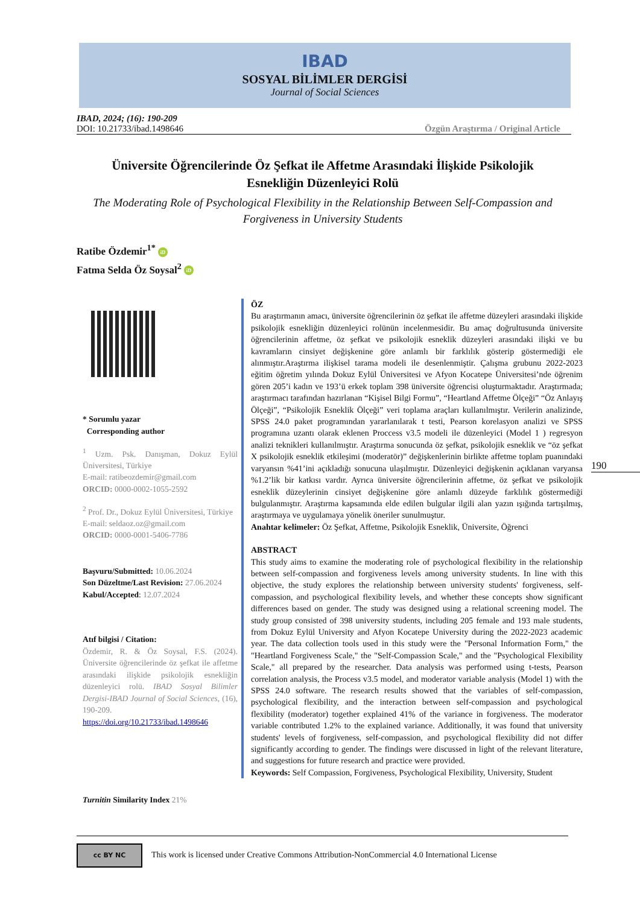IBAD
SOSYAL BİLİMLER DERGİSİ
Journal of Social Sciences
IBAD, 2024; (16): 190-209
DOI: 10.21733/ibad.1498646 Özgün Araştırma / Original Article
Üniversite Öğrencilerinde Öz Şefkat ile Affetme Arasındaki İlişkide Psikolojik Esnekliğin Düzenleyici Rolü
The Moderating Role of Psychological Flexibility in the Relationship Between Self-Compassion and Forgiveness in University Students
Ratibe Özdemir<sup>1*</sup> iD
Fatma Selda Öz Soysal<sup>2</sup> iD
* Sorumlu yazar
Corresponding author
<sup>1</sup> Uzm. Psk. Danışman, Dokuz Eylül Üniversitesi, Türkiye
E-mail: ratibeozdemir@gmail.com
ORCID: 0000-0002-1055-2592
<sup>2</sup> Prof. Dr., Dokuz Eylül Üniversitesi, Türkiye
E-mail: seldaoz.oz@gmail.com
ORCID: 0000-0001-5406-7786
Başvuru/Submitted: 10.06.2024
Son Düzeltme/Last Revision: 27.06.2024
Kabul/Accepted: 12.07.2024
Atıf bilgisi / Citation:
Özdemir, R. & Öz Soysal, F.S. (2024). Üniversite öğrencilerinde öz şefkat ile affetme arasındaki ilişkide psikolojik esnekliğin düzenleyici rolü. IBAD Sosyal Bilimler Dergisi-IBAD Journal of Social Sciences, (16), 190-209.
https://doi.org/10.21733/ibad.1498646
Turnitin Similarity Index 21%
ÖZ
Bu araştırmanın amacı, üniversite öğrencilerinin öz şefkat ile affetme düzeyleri arasındaki ilişkide psikolojik esnekliğin düzenleyici rolünün incelenmesidir. Bu amaç doğrultusunda üniversite öğrencilerinin affetme, öz şefkat ve psikolojik esneklik düzeyleri arasındaki ilişki ve bu kavramların cinsiyet değişkenine göre anlamlı bir farklılık gösterip göstermediği ele alınmıştır.Araştırma ilişkisel tarama modeli ile desenlenmiştir. Çalışma grubunu 2022-2023 eğitim öğretim yılında Dokuz Eylül Üniversitesi ve Afyon Kocatepe Üniversitesi’nde öğrenim gören 205’i kadın ve 193’ü erkek toplam 398 üniversite öğrencisi oluşturmaktadır. Araştırmada; araştırmacı tarafından hazırlanan “Kişisel Bilgi Formu”, “Heartland Affetme Ölçeği” “Öz Anlayış Ölçeği”, “Psikolojik Esneklik Ölçeği” veri toplama araçları kullanılmıştır. Verilerin analizinde, SPSS 24.0 paket programından yararlanılarak t testi, Pearson korelasyon analizi ve SPSS programına uzantı olarak eklenen Proccess v3.5 modeli ile düzenleyici (Model 1 ) regresyon analizi teknikleri kullanılmıştır. Araştırma sonucunda öz şefkat, psikolojik esneklik ve “öz şefkat X psikolojik esneklik etkileşimi (moderatör)” değişkenlerinin birlikte affetme toplam puanındaki varyansın %41’ini açıkladığı sonucuna ulaşılmıştır. Düzenleyici değişkenin açıklanan varyansa %1.2’lik bir katkısı vardır. Ayrıca üniversite öğrencilerinin affetme, öz şefkat ve psikolojik esneklik düzeylerinin cinsiyet değişkenine göre anlamlı düzeyde farklılık göstermediği bulgulanmıştır. Araştırma kapsamında elde edilen bulgular ilgili alan yazın ışığında tartışılmış, araştırmaya ve uygulamaya yönelik öneriler sunulmuştur.
Anahtar kelimeler: Öz Şefkat, Affetme, Psikolojik Esneklik, Üniversite, Öğrenci
ABSTRACT
This study aims to examine the moderating role of psychological flexibility in the relationship between self-compassion and forgiveness levels among university students. In line with this objective, the study explores the relationship between university students' forgiveness, self-compassion, and psychological flexibility levels, and whether these concepts show significant differences based on gender. The study was designed using a relational screening model. The study group consisted of 398 university students, including 205 female and 193 male students, from Dokuz Eylül University and Afyon Kocatepe University during the 2022-2023 academic year. The data collection tools used in this study were the "Personal Information Form," the "Heartland Forgiveness Scale," the "Self-Compassion Scale," and the "Psychological Flexibility Scale," all prepared by the researcher. Data analysis was performed using t-tests, Pearson correlation analysis, the Process v3.5 model, and moderator variable analysis (Model 1) with the SPSS 24.0 software. The research results showed that the variables of self-compassion, psychological flexibility, and the interaction between self-compassion and psychological flexibility (moderator) together explained 41% of the variance in forgiveness. The moderator variable contributed 1.2% to the explained variance. Additionally, it was found that university students' levels of forgiveness, self-compassion, and psychological flexibility did not differ significantly according to gender. The findings were discussed in light of the relevant literature, and suggestions for future research and practice were provided.
Keywords: Self Compassion, Forgiveness, Psychological Flexibility, University, Student
190
cc BY NC This work is licensed under Creative Commons Attribution-NonCommercial 4.0 International License